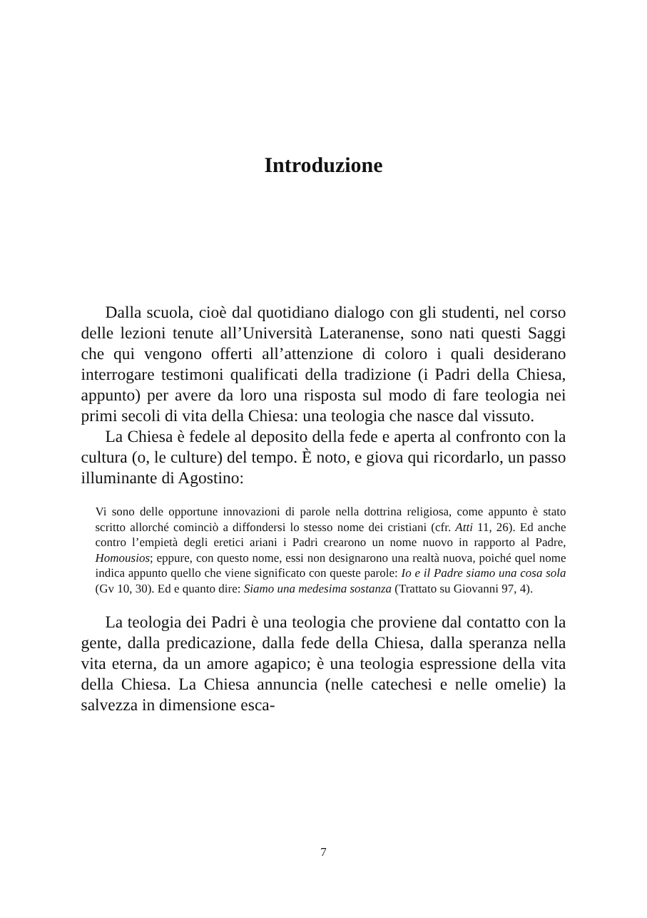Introduzione
Dalla scuola, cioè dal quotidiano dialogo con gli studenti, nel corso delle lezioni tenute all’Università Lateranense, sono nati questi Saggi che qui vengono offerti all’attenzione di coloro i quali desiderano interrogare testimoni qualificati della tradizione (i Padri della Chiesa, appunto) per avere da loro una risposta sul modo di fare teologia nei primi secoli di vita della Chiesa: una teologia che nasce dal vissuto.
La Chiesa è fedele al deposito della fede e aperta al confronto con la cultura (o, le culture) del tempo. È noto, e giova qui ricordarlo, un passo illuminante di Agostino:
Vi sono delle opportune innovazioni di parole nella dottrina religiosa, come appunto è stato scritto allorché cominciò a diffondersi lo stesso nome dei cristiani (cfr. Atti 11, 26). Ed anche contro l’empietà degli eretici ariani i Padri crearono un nome nuovo in rapporto al Padre, Homousios; eppure, con questo nome, essi non designarono una realtà nuova, poiché quel nome indica appunto quello che viene significato con queste parole: Io e il Padre siamo una cosa sola (Gv 10, 30). Ed e quanto dire: Siamo una medesima sostanza (Trattato su Giovanni 97, 4).
La teologia dei Padri è una teologia che proviene dal contatto con la gente, dalla predicazione, dalla fede della Chiesa, dalla speranza nella vita eterna, da un amore agapico; è una teologia espressione della vita della Chiesa. La Chiesa annuncia (nelle catechesi e nelle omelie) la salvezza in dimensione esca-
7